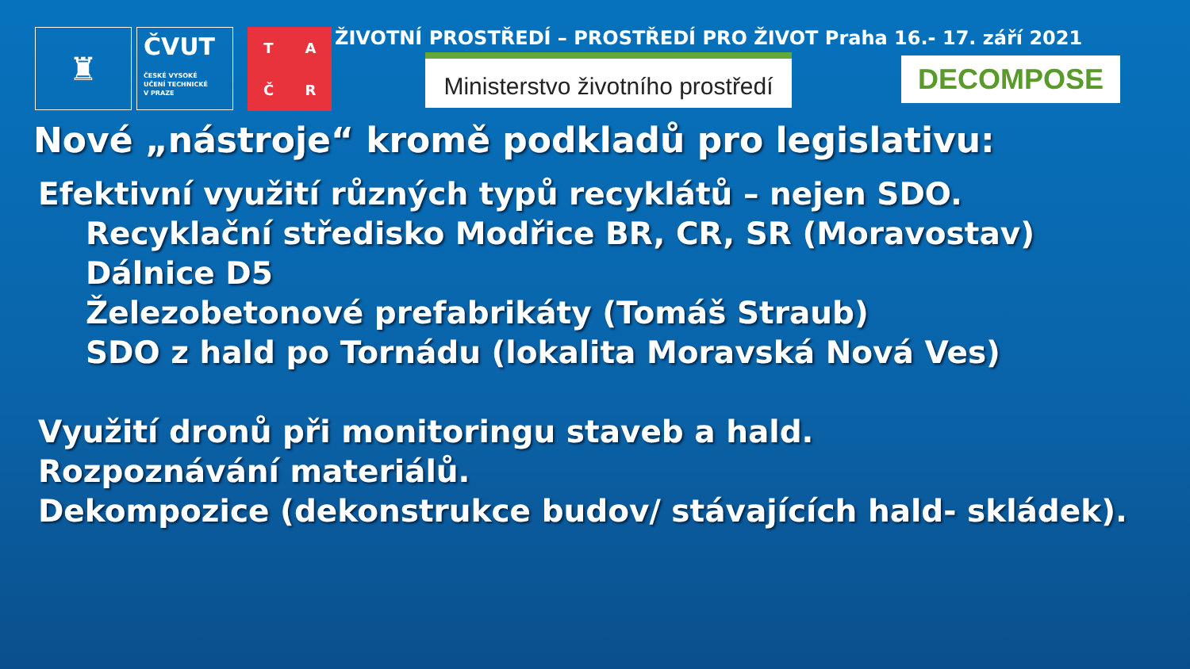♜
ČVUT
ČESKÉ VYSOKÉ
UČENÍ TECHNICKÉ
V PRAZE
TAČR
ŽIVOTNÍ PROSTŘEDÍ – PROSTŘEDÍ PRO ŽIVOT Praha 16.- 17. září 2021
Ministerstvo životního prostředí
DECOMPOSE
Nové „nástroje“ kromě podkladů pro legislativu:
Efektivní využití různých typů recyklátů – nejen SDO.
Recyklační středisko Modřice BR, CR, SR (Moravostav)
Dálnice D5
Železobetonové prefabrikáty (Tomáš Straub)
SDO z hald po Tornádu (lokalita Moravská Nová Ves)
Využití dronů při monitoringu staveb a hald.
Rozpoznávání materiálů.
Dekompozice (dekonstrukce budov/ stávajících hald- skládek).